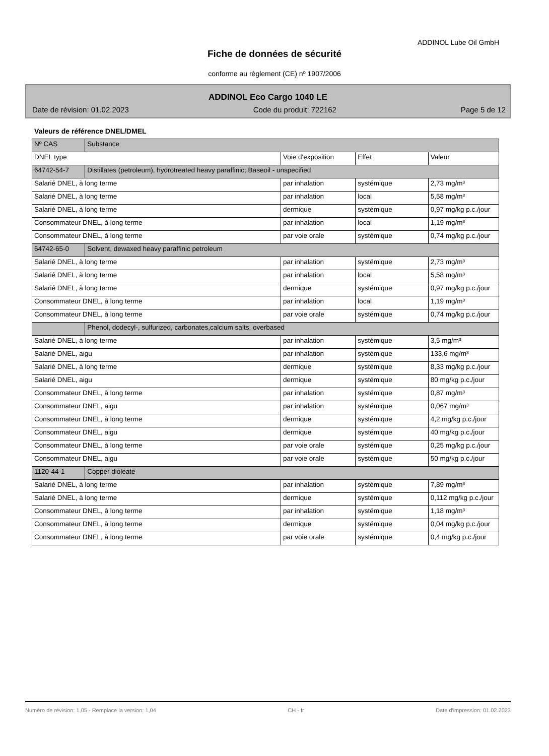ADDINOL Lube Oil GmbH
Fiche de données de sécurité
conforme au règlement (CE) nº 1907/2006
ADDINOL Eco Cargo 1040 LE
Date de révision: 01.02.2023 Code du produit: 722162 Page 5 de 12
Valeurs de référence DNEL/DMEL
| Nº CAS | Substance | | | |
| DNEL type | | Voie d'exposition | Effet | Valeur |
| 64742-54-7 | Distillates (petroleum), hydrotreated heavy paraffinic; Baseoil - unspecified | | | |
| Salarié DNEL, à long terme | | par inhalation | systémique | 2,73 mg/m³ |
| Salarié DNEL, à long terme | | par inhalation | local | 5,58 mg/m³ |
| Salarié DNEL, à long terme | | dermique | systémique | 0,97 mg/kg p.c./jour |
| Consommateur DNEL, à long terme | | par inhalation | local | 1,19 mg/m³ |
| Consommateur DNEL, à long terme | | par voie orale | systémique | 0,74 mg/kg p.c./jour |
| 64742-65-0 | Solvent, dewaxed heavy paraffinic petroleum | | | |
| Salarié DNEL, à long terme | | par inhalation | systémique | 2,73 mg/m³ |
| Salarié DNEL, à long terme | | par inhalation | local | 5,58 mg/m³ |
| Salarié DNEL, à long terme | | dermique | systémique | 0,97 mg/kg p.c./jour |
| Consommateur DNEL, à long terme | | par inhalation | local | 1,19 mg/m³ |
| Consommateur DNEL, à long terme | | par voie orale | systémique | 0,74 mg/kg p.c./jour |
| | Phenol, dodecyl-, sulfurized, carbonates,calcium salts, overbased | | | |
| Salarié DNEL, à long terme | | par inhalation | systémique | 3,5 mg/m³ |
| Salarié DNEL, aigu | | par inhalation | systémique | 133,6 mg/m³ |
| Salarié DNEL, à long terme | | dermique | systémique | 8,33 mg/kg p.c./jour |
| Salarié DNEL, aigu | | dermique | systémique | 80 mg/kg p.c./jour |
| Consommateur DNEL, à long terme | | par inhalation | systémique | 0,87 mg/m³ |
| Consommateur DNEL, aigu | | par inhalation | systémique | 0,067 mg/m³ |
| Consommateur DNEL, à long terme | | dermique | systémique | 4,2 mg/kg p.c./jour |
| Consommateur DNEL, aigu | | dermique | systémique | 40 mg/kg p.c./jour |
| Consommateur DNEL, à long terme | | par voie orale | systémique | 0,25 mg/kg p.c./jour |
| Consommateur DNEL, aigu | | par voie orale | systémique | 50 mg/kg p.c./jour |
| 1120-44-1 | Copper dioleate | | | |
| Salarié DNEL, à long terme | | par inhalation | systémique | 7,89 mg/m³ |
| Salarié DNEL, à long terme | | dermique | systémique | 0,112 mg/kg p.c./jour |
| Consommateur DNEL, à long terme | | par inhalation | systémique | 1,18 mg/m³ |
| Consommateur DNEL, à long terme | | dermique | systémique | 0,04 mg/kg p.c./jour |
| Consommateur DNEL, à long terme | | par voie orale | systémique | 0,4 mg/kg p.c./jour |
Numéro de révision: 1,05 - Remplace la version: 1,04 CH - fr Date d'impression: 01.02.2023